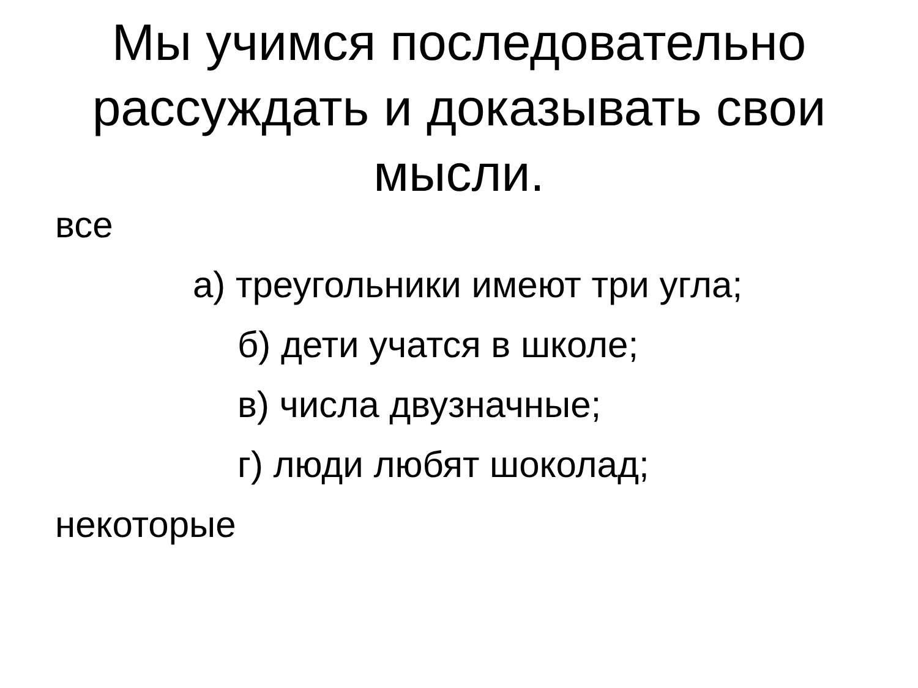Мы учимся последовательно
рассуждать и доказывать свои
мысли.
все
а) треугольники имеют три угла;
б) дети учатся в школе;
в) числа двузначные;
г) люди любят шоколад;
некоторые